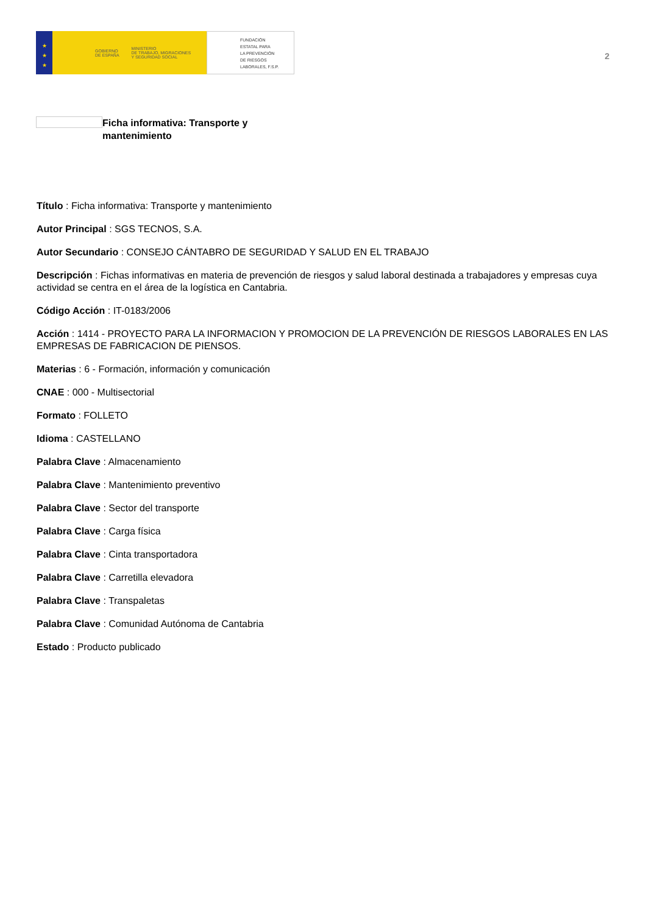★
★
★
GOBIERNO
DE ESPAÑA MINISTERIO
DE TRABAJO, MIGRACIONES
Y SEGURIDAD SOCIAL
FUNDACIÓN
ESTATAL PARA
LA PREVENCIÓN
DE RIESGOS
LABORALES, F.S.P.
2
Ficha informativa: Transporte y mantenimiento
Título : Ficha informativa: Transporte y mantenimiento
Autor Principal : SGS TECNOS, S.A.
Autor Secundario : CONSEJO CÁNTABRO DE SEGURIDAD Y SALUD EN EL TRABAJO
Descripción : Fichas informativas en materia de prevención de riesgos y salud laboral destinada a trabajadores y empresas cuya actividad se centra en el área de la logística en Cantabria.
Código Acción : IT-0183/2006
Acción : 1414 - PROYECTO PARA LA INFORMACION Y PROMOCION DE LA PREVENCIÓN DE RIESGOS LABORALES EN LAS EMPRESAS DE FABRICACION DE PIENSOS.
Materias : 6 - Formación, información y comunicación
CNAE : 000 - Multisectorial
Formato : FOLLETO
Idioma : CASTELLANO
Palabra Clave : Almacenamiento
Palabra Clave : Mantenimiento preventivo
Palabra Clave : Sector del transporte
Palabra Clave : Carga física
Palabra Clave : Cinta transportadora
Palabra Clave : Carretilla elevadora
Palabra Clave : Transpaletas
Palabra Clave : Comunidad Autónoma de Cantabria
Estado : Producto publicado